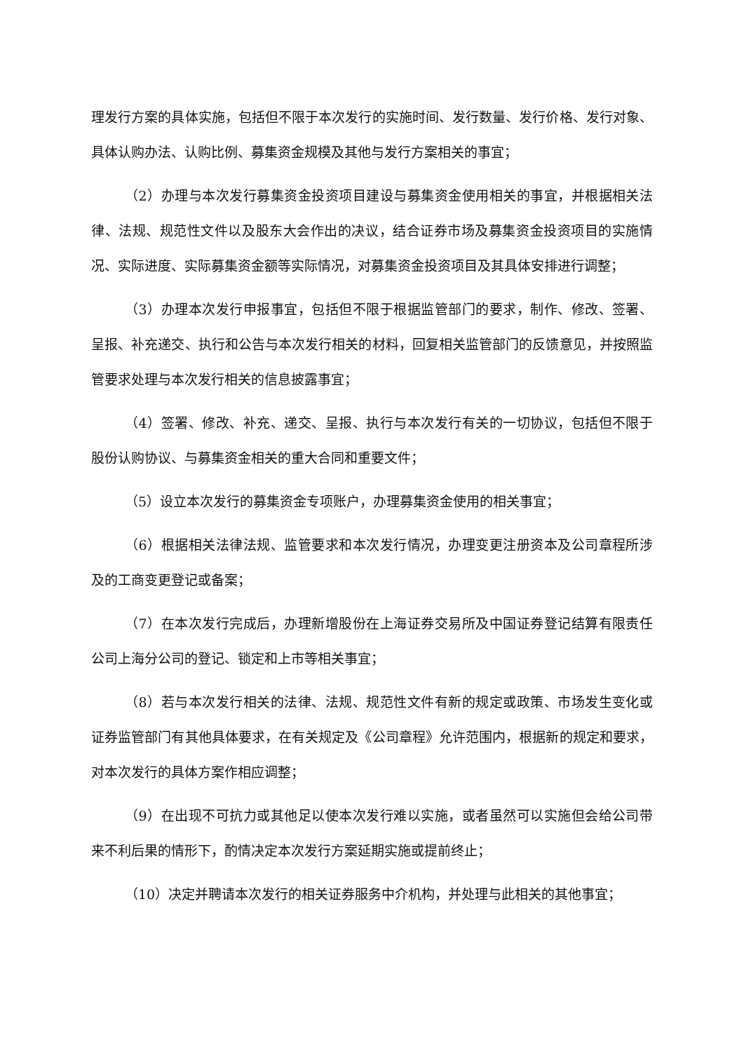理发行方案的具体实施，包括但不限于本次发行的实施时间、发行数量、发行价格、发行对象、具体认购办法、认购比例、募集资金规模及其他与发行方案相关的事宜；
（2）办理与本次发行募集资金投资项目建设与募集资金使用相关的事宜，并根据相关法律、法规、规范性文件以及股东大会作出的决议，结合证券市场及募集资金投资项目的实施情况、实际进度、实际募集资金额等实际情况，对募集资金投资项目及其具体安排进行调整；
（3）办理本次发行申报事宜，包括但不限于根据监管部门的要求，制作、修改、签署、呈报、补充递交、执行和公告与本次发行相关的材料，回复相关监管部门的反馈意见，并按照监管要求处理与本次发行相关的信息披露事宜；
（4）签署、修改、补充、递交、呈报、执行与本次发行有关的一切协议，包括但不限于股份认购协议、与募集资金相关的重大合同和重要文件；
（5）设立本次发行的募集资金专项账户，办理募集资金使用的相关事宜；
（6）根据相关法律法规、监管要求和本次发行情况，办理变更注册资本及公司章程所涉及的工商变更登记或备案；
（7）在本次发行完成后，办理新增股份在上海证券交易所及中国证券登记结算有限责任公司上海分公司的登记、锁定和上市等相关事宜；
（8）若与本次发行相关的法律、法规、规范性文件有新的规定或政策、市场发生变化或证券监管部门有其他具体要求，在有关规定及《公司章程》允许范围内，根据新的规定和要求，对本次发行的具体方案作相应调整；
（9）在出现不可抗力或其他足以使本次发行难以实施，或者虽然可以实施但会给公司带来不利后果的情形下，酌情决定本次发行方案延期实施或提前终止；
（10）决定并聘请本次发行的相关证券服务中介机构，并处理与此相关的其他事宜；